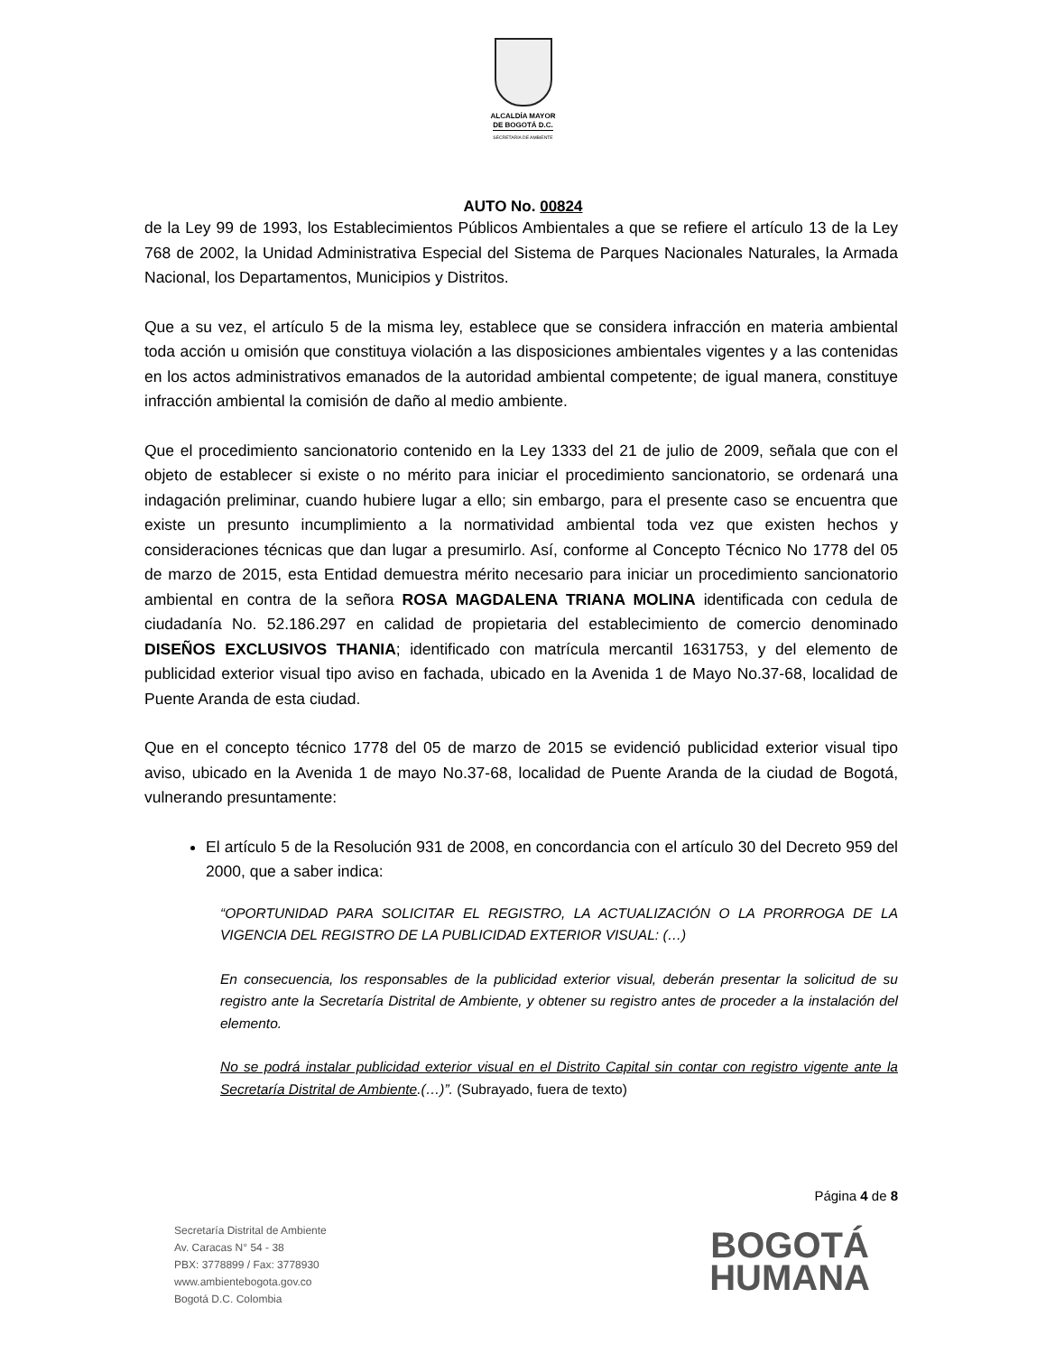ALCALDÍA MAYOR
DE BOGOTÁ D.C.
SECRETARÍA DE AMBIENTE
AUTO No. 00824
de la Ley 99 de 1993, los Establecimientos Públicos Ambientales a que se refiere el artículo 13 de la Ley 768 de 2002, la Unidad Administrativa Especial del Sistema de Parques Nacionales Naturales, la Armada Nacional, los Departamentos, Municipios y Distritos.
Que a su vez, el artículo 5 de la misma ley, establece que se considera infracción en materia ambiental toda acción u omisión que constituya violación a las disposiciones ambientales vigentes y a las contenidas en los actos administrativos emanados de la autoridad ambiental competente; de igual manera, constituye infracción ambiental la comisión de daño al medio ambiente.
Que el procedimiento sancionatorio contenido en la Ley 1333 del 21 de julio de 2009, señala que con el objeto de establecer si existe o no mérito para iniciar el procedimiento sancionatorio, se ordenará una indagación preliminar, cuando hubiere lugar a ello; sin embargo, para el presente caso se encuentra que existe un presunto incumplimiento a la normatividad ambiental toda vez que existen hechos y consideraciones técnicas que dan lugar a presumirlo. Así, conforme al Concepto Técnico No 1778 del 05 de marzo de 2015, esta Entidad demuestra mérito necesario para iniciar un procedimiento sancionatorio ambiental en contra de la señora ROSA MAGDALENA TRIANA MOLINA identificada con cedula de ciudadanía No. 52.186.297 en calidad de propietaria del establecimiento de comercio denominado DISEÑOS EXCLUSIVOS THANIA; identificado con matrícula mercantil 1631753, y del elemento de publicidad exterior visual tipo aviso en fachada, ubicado en la Avenida 1 de Mayo No.37-68, localidad de Puente Aranda de esta ciudad.
Que en el concepto técnico 1778 del 05 de marzo de 2015 se evidenció publicidad exterior visual tipo aviso, ubicado en la Avenida 1 de mayo No.37-68, localidad de Puente Aranda de la ciudad de Bogotá, vulnerando presuntamente:
El artículo 5 de la Resolución 931 de 2008, en concordancia con el artículo 30 del Decreto 959 del 2000, que a saber indica:
“OPORTUNIDAD PARA SOLICITAR EL REGISTRO, LA ACTUALIZACIÓN O LA PRORROGA DE LA VIGENCIA DEL REGISTRO DE LA PUBLICIDAD EXTERIOR VISUAL: (…)
En consecuencia, los responsables de la publicidad exterior visual, deberán presentar la solicitud de su registro ante la Secretaría Distrital de Ambiente, y obtener su registro antes de proceder a la instalación del elemento.
No se podrá instalar publicidad exterior visual en el Distrito Capital sin contar con registro vigente ante la Secretaría Distrital de Ambiente.(…)”. (Subrayado, fuera de texto)
Página 4 de 8
Secretaría Distrital de Ambiente
Av. Caracas N° 54 - 38
PBX: 3778899 / Fax: 3778930
www.ambientebogota.gov.co
Bogotá D.C. Colombia
BOGOTÁ
HUMANA